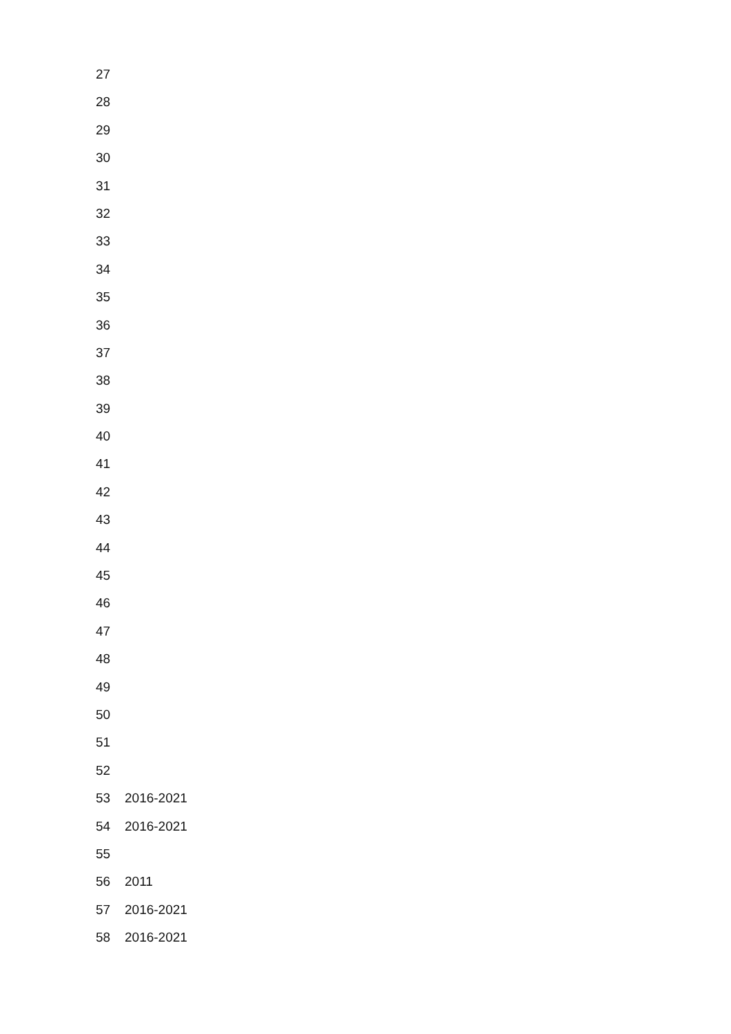27
28
29
30
31
32
33
34
35
36
37
38
39
40
41
42
43
44
45
46
47
48
49
50
51
52
53 2016-2021
54 2016-2021
55
56 2011
57 2016-2021
58 2016-2021